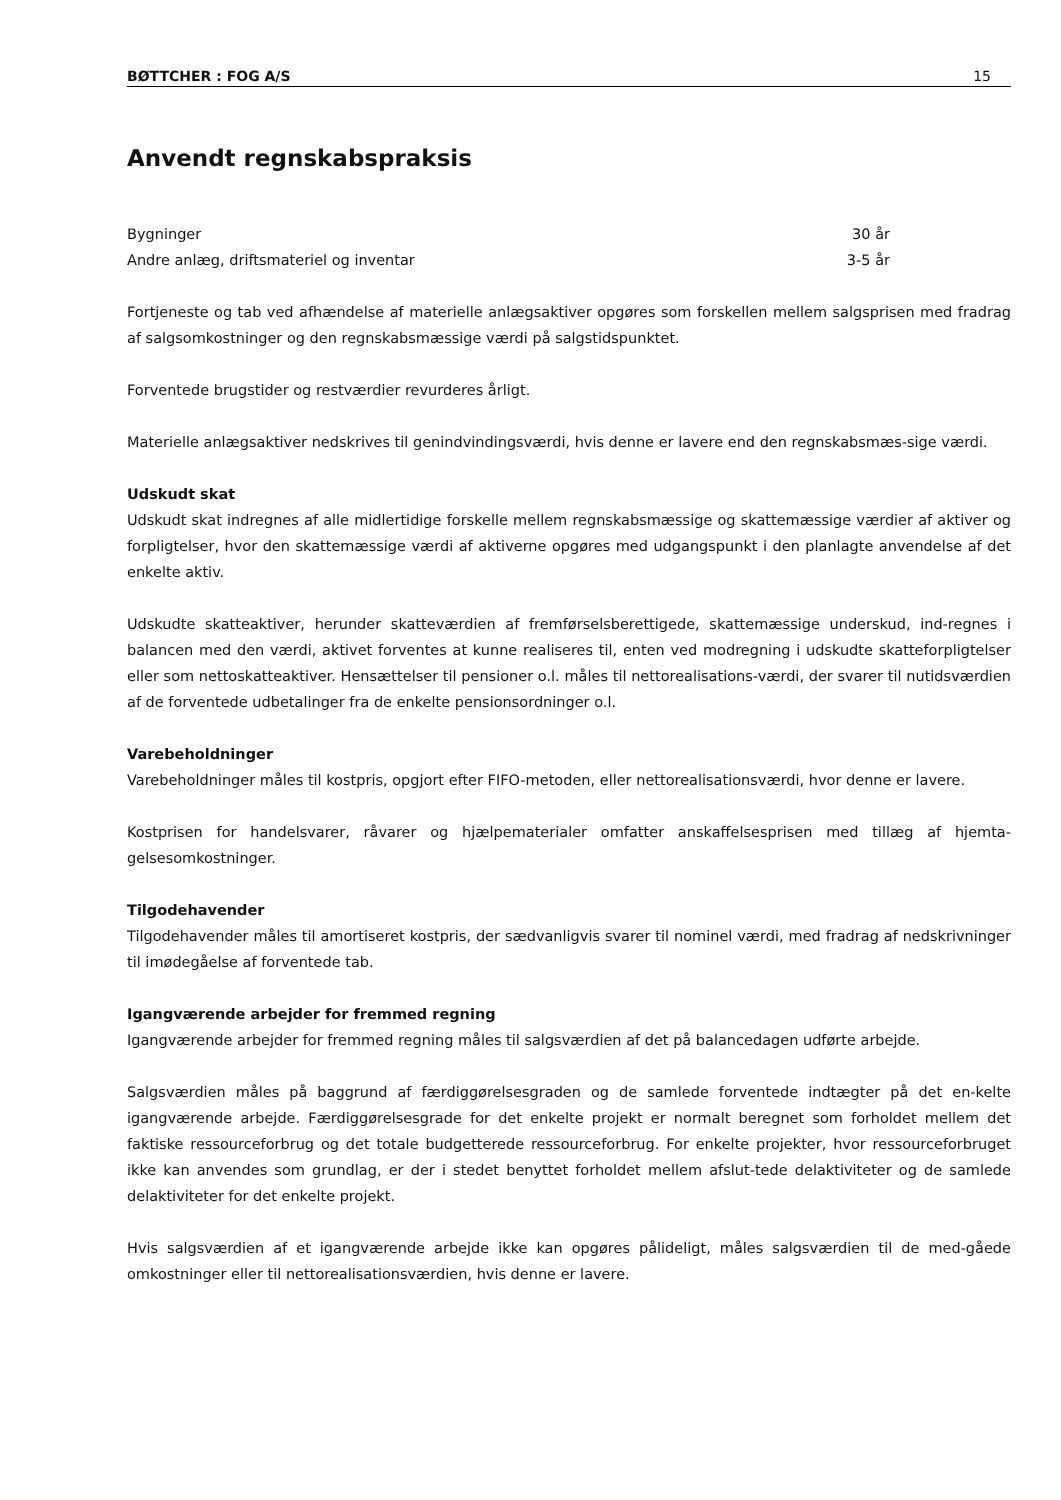BØTTCHER : FOG A/S 15
Anvendt regnskabspraksis
| Bygninger | 30 år |
| Andre anlæg, driftsmateriel og inventar | 3-5 år |
Fortjeneste og tab ved afhændelse af materielle anlægsaktiver opgøres som forskellen mellem salgsprisen med fradrag af salgsomkostninger og den regnskabsmæssige værdi på salgstidspunktet.
Forventede brugstider og restværdier revurderes årligt.
Materielle anlægsaktiver nedskrives til genindvindingsværdi, hvis denne er lavere end den regnskabsmæs-sige værdi.
Udskudt skat
Udskudt skat indregnes af alle midlertidige forskelle mellem regnskabsmæssige og skattemæssige værdier af aktiver og forpligtelser, hvor den skattemæssige værdi af aktiverne opgøres med udgangspunkt i den planlagte anvendelse af det enkelte aktiv.
Udskudte skatteaktiver, herunder skatteværdien af fremførselsberettigede, skattemæssige underskud, ind-regnes i balancen med den værdi, aktivet forventes at kunne realiseres til, enten ved modregning i udskudte skatteforpligtelser eller som nettoskatteaktiver. Hensættelser til pensioner o.l. måles til nettorealisations-værdi, der svarer til nutidsværdien af de forventede udbetalinger fra de enkelte pensionsordninger o.l.
Varebeholdninger
Varebeholdninger måles til kostpris, opgjort efter FIFO-metoden, eller nettorealisationsværdi, hvor denne er lavere.
Kostprisen for handelsvarer, råvarer og hjælpematerialer omfatter anskaffelsesprisen med tillæg af hjemta-gelsesomkostninger.
Tilgodehavender
Tilgodehavender måles til amortiseret kostpris, der sædvanligvis svarer til nominel værdi, med fradrag af nedskrivninger til imødegåelse af forventede tab.
Igangværende arbejder for fremmed regning
Igangværende arbejder for fremmed regning måles til salgsværdien af det på balancedagen udførte arbejde.
Salgsværdien måles på baggrund af færdiggørelsesgraden og de samlede forventede indtægter på det en-kelte igangværende arbejde. Færdiggørelsesgrade for det enkelte projekt er normalt beregnet som forholdet mellem det faktiske ressourceforbrug og det totale budgetterede ressourceforbrug. For enkelte projekter, hvor ressourceforbruget ikke kan anvendes som grundlag, er der i stedet benyttet forholdet mellem afslut-tede delaktiviteter og de samlede delaktiviteter for det enkelte projekt.
Hvis salgsværdien af et igangværende arbejde ikke kan opgøres pålideligt, måles salgsværdien til de med-gåede omkostninger eller til nettorealisationsværdien, hvis denne er lavere.